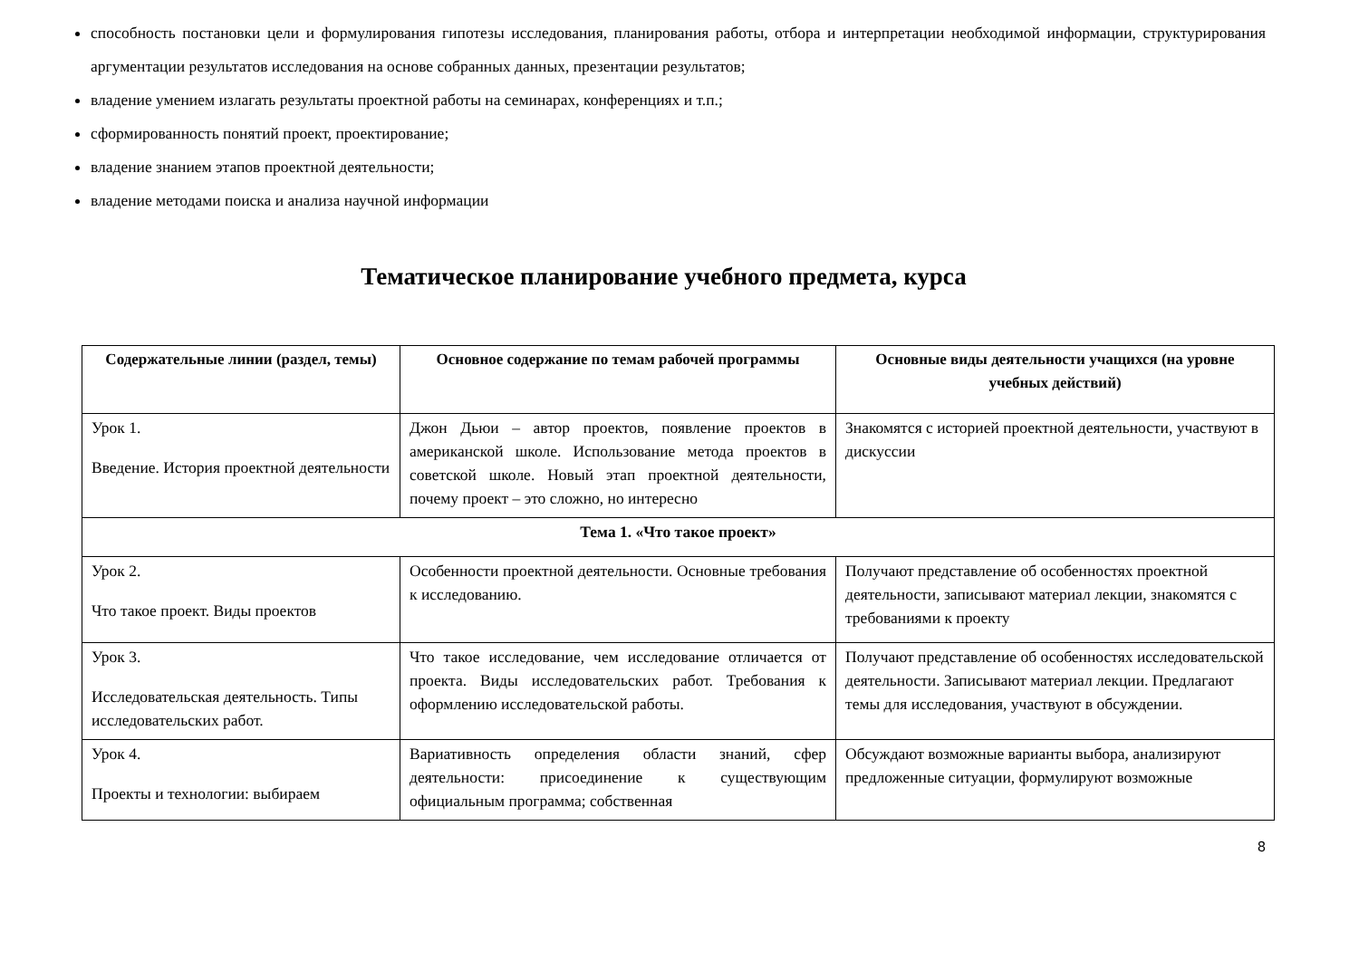способность постановки цели и формулирования гипотезы исследования, планирования работы, отбора и интерпретации необходимой информации, структурирования аргументации результатов исследования на основе собранных данных, презентации результатов;
владение умением излагать результаты проектной работы на семинарах, конференциях и т.п.;
сформированность понятий проект, проектирование;
владение знанием этапов проектной деятельности;
владение методами поиска и анализа научной информации
Тематическое планирование учебного предмета, курса
| Содержательные линии (раздел, темы) | Основное содержание по темам рабочей программы | Основные виды деятельности учащихся (на уровне учебных действий) |
| --- | --- | --- |
| Урок 1. Введение. История проектной деятельности | Джон Дьюи – автор проектов, появление проектов в американской школе. Использование метода проектов в советской школе. Новый этап проектной деятельности, почему проект – это сложно, но интересно | Знакомятся с историей проектной деятельности, участвуют в дискуссии |
| Тема 1. «Что такое проект» | | |
| Урок 2. Что такое проект. Виды проектов | Особенности проектной деятельности. Основные требования к исследованию. | Получают представление об особенностях проектной деятельности, записывают материал лекции, знакомятся с требованиями к проекту |
| Урок 3. Исследовательская деятельность. Типы исследовательских работ. | Что такое исследование, чем исследование отличается от проекта. Виды исследовательских работ. Требования к оформлению исследовательской работы. | Получают представление об особенностях исследовательской деятельности. Записывают материал лекции. Предлагают темы для исследования, участвуют в обсуждении. |
| Урок 4. Проекты и технологии: выбираем | Вариативность определения области знаний, сфер деятельности: присоединение к существующим официальным программа; собственная | Обсуждают возможные варианты выбора, анализируют предложенные ситуации, формулируют возможные |
8